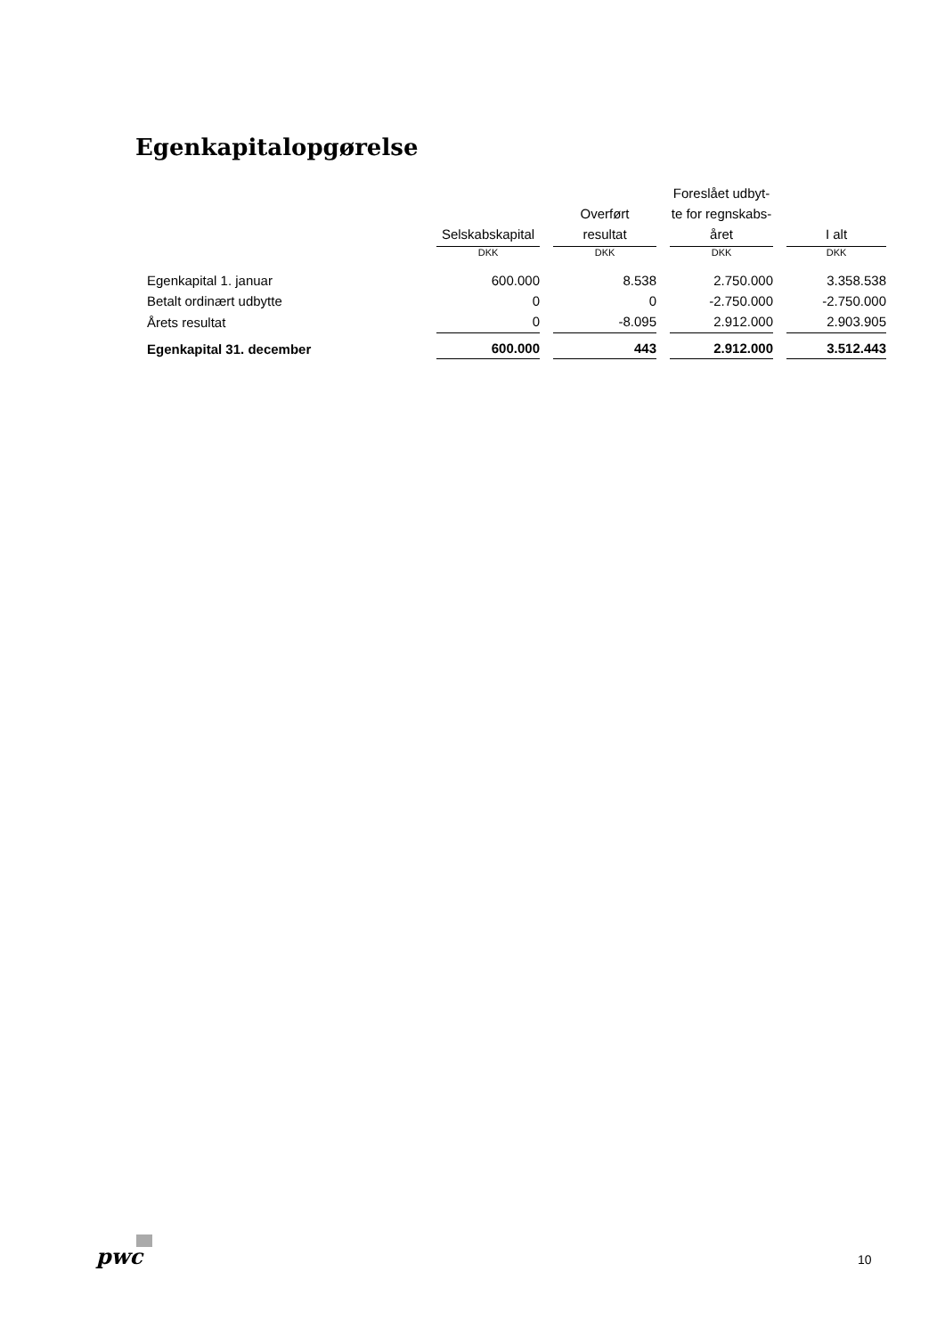Egenkapitalopgørelse
| | Selskabskapital | Overført resultat | Foreslået udbyt- te for regnskabs- året | I alt |
| --- | --- | --- | --- | --- |
| | DKK | DKK | DKK | DKK |
| Egenkapital 1. januar | 600.000 | 8.538 | 2.750.000 | 3.358.538 |
| Betalt ordinært udbytte | 0 | 0 | -2.750.000 | -2.750.000 |
| Årets resultat | 0 | -8.095 | 2.912.000 | 2.903.905 |
| Egenkapital 31. december | 600.000 | 443 | 2.912.000 | 3.512.443 |
pwc 10